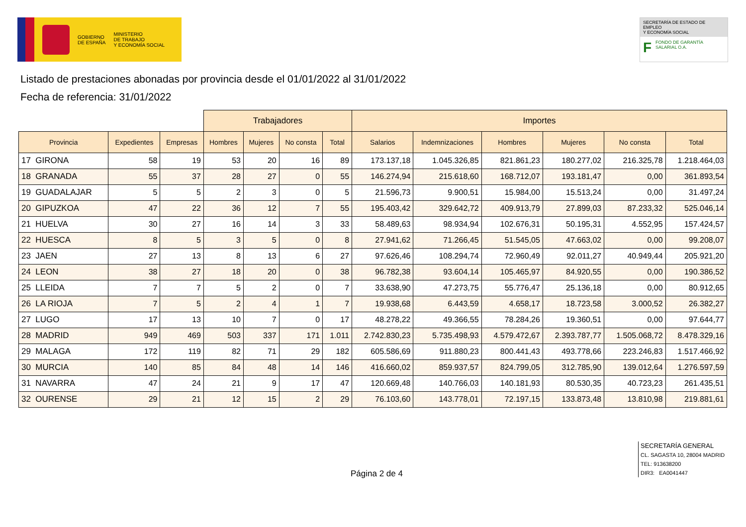GOBIERNO
DE ESPAÑA
MINISTERIO
DE TRABAJO
Y ECONOMÍA SOCIAL
SECRETARÍA DE ESTADO DE EMPLEO
Y ECONOMÍA SOCIAL
F FONDO DE GARANTÍA
SALARIAL O.A.
Listado de prestaciones abonadas por provincia desde el 01/01/2022 al 31/01/2022
Fecha de referencia: 31/01/2022
| | | | Trabajadores | | | | Importes | | | | | |
| --- | --- | --- | --- | --- | --- | --- | --- | --- | --- | --- | --- | --- |
| Provincia | Expedientes | Empresas | Hombres | Mujeres | No consta | Total | Salarios | Indemnizaciones | Hombres | Mujeres | No consta | Total |
| 17 GIRONA | 58 | 19 | 53 | 20 | 16 | 89 | 173.137,18 | 1.045.326,85 | 821.861,23 | 180.277,02 | 216.325,78 | 1.218.464,03 |
| 18 GRANADA | 55 | 37 | 28 | 27 | 0 | 55 | 146.274,94 | 215.618,60 | 168.712,07 | 193.181,47 | 0,00 | 361.893,54 |
| 19 GUADALAJAR | 5 | 5 | 2 | 3 | 0 | 5 | 21.596,73 | 9.900,51 | 15.984,00 | 15.513,24 | 0,00 | 31.497,24 |
| 20 GIPUZKOA | 47 | 22 | 36 | 12 | 7 | 55 | 195.403,42 | 329.642,72 | 409.913,79 | 27.899,03 | 87.233,32 | 525.046,14 |
| 21 HUELVA | 30 | 27 | 16 | 14 | 3 | 33 | 58.489,63 | 98.934,94 | 102.676,31 | 50.195,31 | 4.552,95 | 157.424,57 |
| 22 HUESCA | 8 | 5 | 3 | 5 | 0 | 8 | 27.941,62 | 71.266,45 | 51.545,05 | 47.663,02 | 0,00 | 99.208,07 |
| 23 JAEN | 27 | 13 | 8 | 13 | 6 | 27 | 97.626,46 | 108.294,74 | 72.960,49 | 92.011,27 | 40.949,44 | 205.921,20 |
| 24 LEON | 38 | 27 | 18 | 20 | 0 | 38 | 96.782,38 | 93.604,14 | 105.465,97 | 84.920,55 | 0,00 | 190.386,52 |
| 25 LLEIDA | 7 | 7 | 5 | 2 | 0 | 7 | 33.638,90 | 47.273,75 | 55.776,47 | 25.136,18 | 0,00 | 80.912,65 |
| 26 LA RIOJA | 7 | 5 | 2 | 4 | 1 | 7 | 19.938,68 | 6.443,59 | 4.658,17 | 18.723,58 | 3.000,52 | 26.382,27 |
| 27 LUGO | 17 | 13 | 10 | 7 | 0 | 17 | 48.278,22 | 49.366,55 | 78.284,26 | 19.360,51 | 0,00 | 97.644,77 |
| 28 MADRID | 949 | 469 | 503 | 337 | 171 | 1.011 | 2.742.830,23 | 5.735.498,93 | 4.579.472,67 | 2.393.787,77 | 1.505.068,72 | 8.478.329,16 |
| 29 MALAGA | 172 | 119 | 82 | 71 | 29 | 182 | 605.586,69 | 911.880,23 | 800.441,43 | 493.778,66 | 223.246,83 | 1.517.466,92 |
| 30 MURCIA | 140 | 85 | 84 | 48 | 14 | 146 | 416.660,02 | 859.937,57 | 824.799,05 | 312.785,90 | 139.012,64 | 1.276.597,59 |
| 31 NAVARRA | 47 | 24 | 21 | 9 | 17 | 47 | 120.669,48 | 140.766,03 | 140.181,93 | 80.530,35 | 40.723,23 | 261.435,51 |
| 32 OURENSE | 29 | 21 | 12 | 15 | 2 | 29 | 76.103,60 | 143.778,01 | 72.197,15 | 133.873,48 | 13.810,98 | 219.881,61 |
Página 2 de 4
SECRETARÍA GENERAL
CL. SAGASTA 10, 28004 MADRID
TEL: 913638200
DIR3: EA0041447